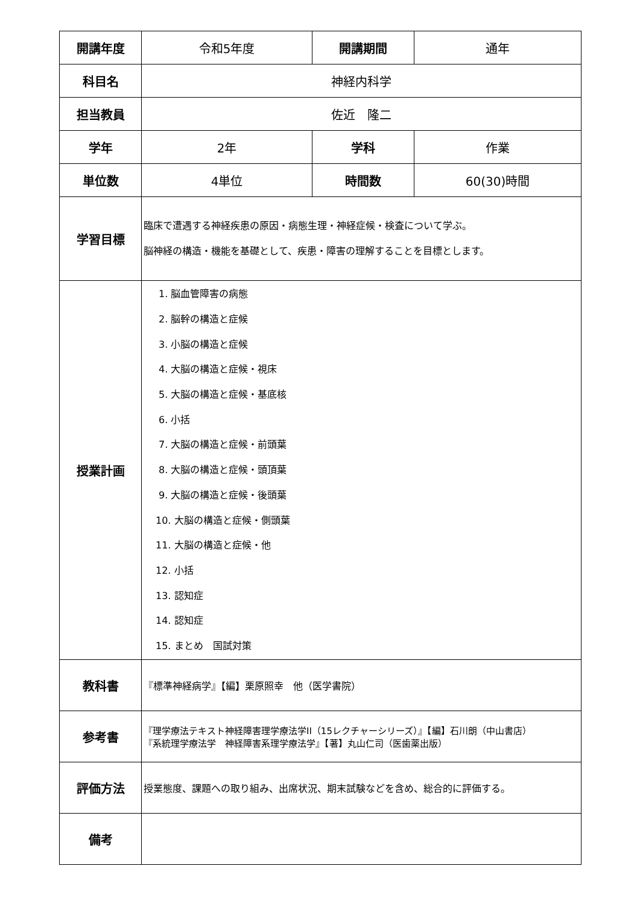| 開講年度 | 令和5年度 | 開講期間 | 通年 |
| 科目名 | 神経内科学 | | |
| 担当教員 | 佐近 隆二 | | |
| 学年 | 2年 | 学科 | 作業 |
| 単位数 | 4単位 | 時間数 | 60(30)時間 |
| 学習目標 | 臨床で遭遇する神経疾患の原因・病態生理・神経症候・検査について学ぶ。 脳神経の構造・機能を基礎として、疾患・障害の理解することを目標とします。 | | |
| 授業計画 | 1. 脳血管障害の病態 2. 脳幹の構造と症候 3. 小脳の構造と症候 4. 大脳の構造と症候・視床 5. 大脳の構造と症候・基底核 6. 小括 7. 大脳の構造と症候・前頭葉 8. 大脳の構造と症候・頭頂葉 9. 大脳の構造と症候・後頭葉 10. 大脳の構造と症候・側頭葉 11. 大脳の構造と症候・他 12. 小括 13. 認知症 14. 認知症 15. まとめ 国試対策 | | |
| 教科書 | 『標準神経病学』【編】栗原照幸 他（医学書院） | | |
| 参考書 | 『理学療法テキスト神経障害理学療法学II（15レクチャーシリーズ）』【編】石川朗（中山書店） 『系統理学療法学 神経障害系理学療法学』【著】丸山仁司（医歯薬出版） | | |
| 評価方法 | 授業態度、課題への取り組み、出席状況、期末試験などを含め、総合的に評価する。 | | |
| 備考 | | | |